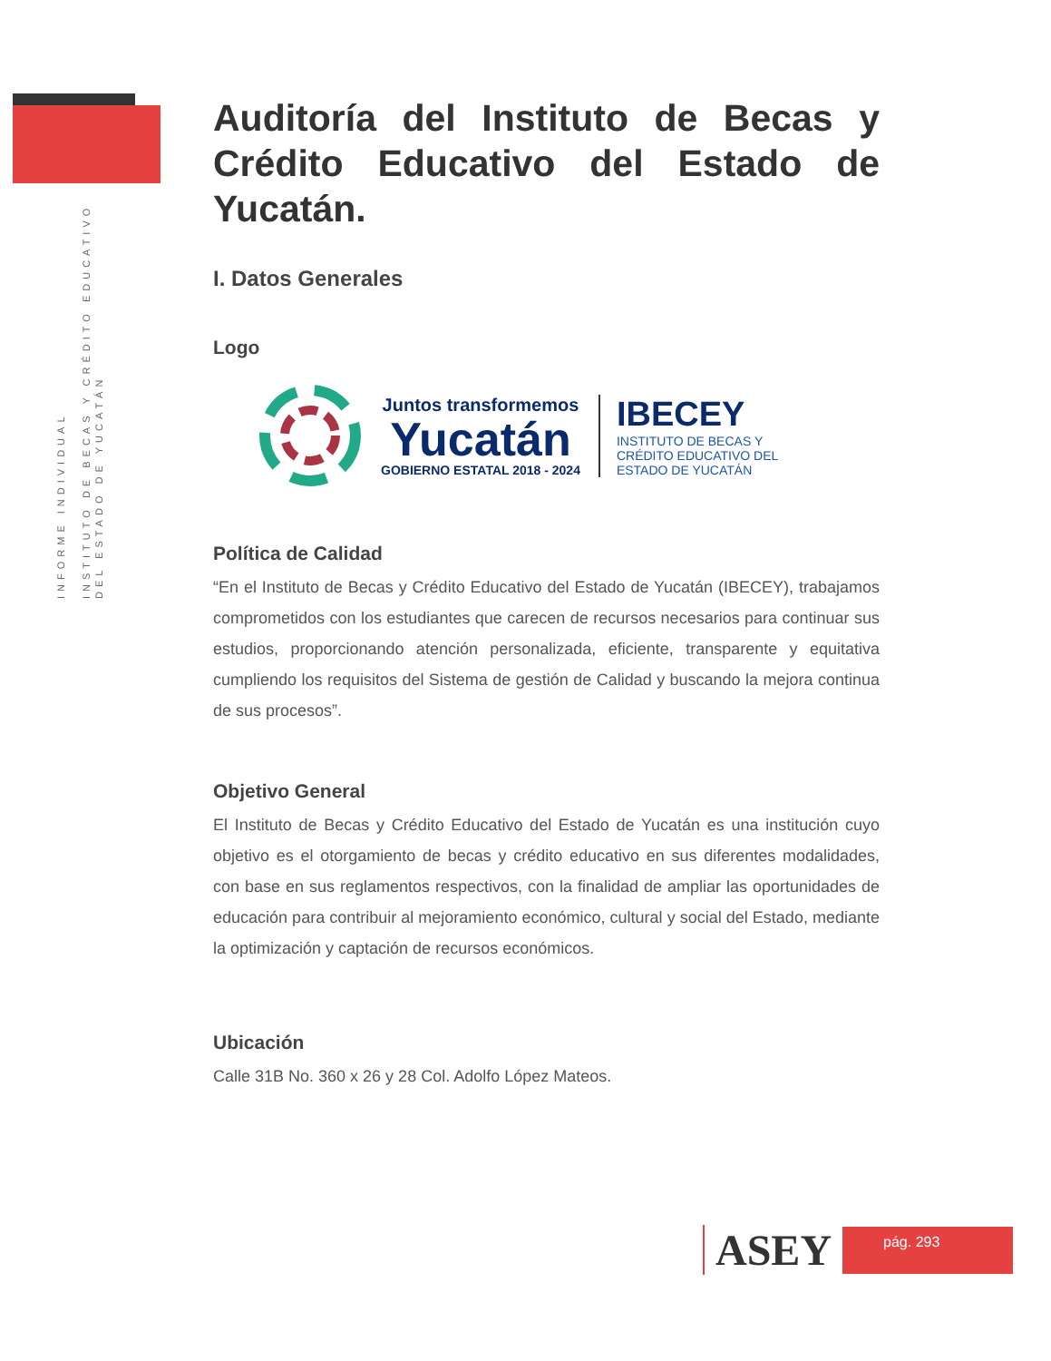INFORME INDIVIDUAL
INSTITUTO DE BECAS Y CRÉDITO EDUCATIVO
DEL ESTADO DE YUCATÁN
Auditoría del Instituto de Becas y Crédito Educativo del Estado de Yucatán.
I. Datos Generales
Logo
Juntos transformemos
Yucatán
GOBIERNO ESTATAL 2018 - 2024
IBECEY
INSTITUTO DE BECAS Y
CRÉDITO EDUCATIVO DEL
ESTADO DE YUCATÁN
Política de Calidad
“En el Instituto de Becas y Crédito Educativo del Estado de Yucatán (IBECEY), trabajamos comprometidos con los estudiantes que carecen de recursos necesarios para continuar sus estudios, proporcionando atención personalizada, eficiente, transparente y equitativa cumpliendo los requisitos del Sistema de gestión de Calidad y buscando la mejora continua de sus procesos”.
Objetivo General
El Instituto de Becas y Crédito Educativo del Estado de Yucatán es una institución cuyo objetivo es el otorgamiento de becas y crédito educativo en sus diferentes modalidades, con base en sus reglamentos respectivos, con la finalidad de ampliar las oportunidades de educación para contribuir al mejoramiento económico, cultural y social del Estado, mediante la optimización y captación de recursos económicos.
Ubicación
Calle 31B No. 360 x 26 y 28 Col. Adolfo López Mateos.
ASEY
pág. 293